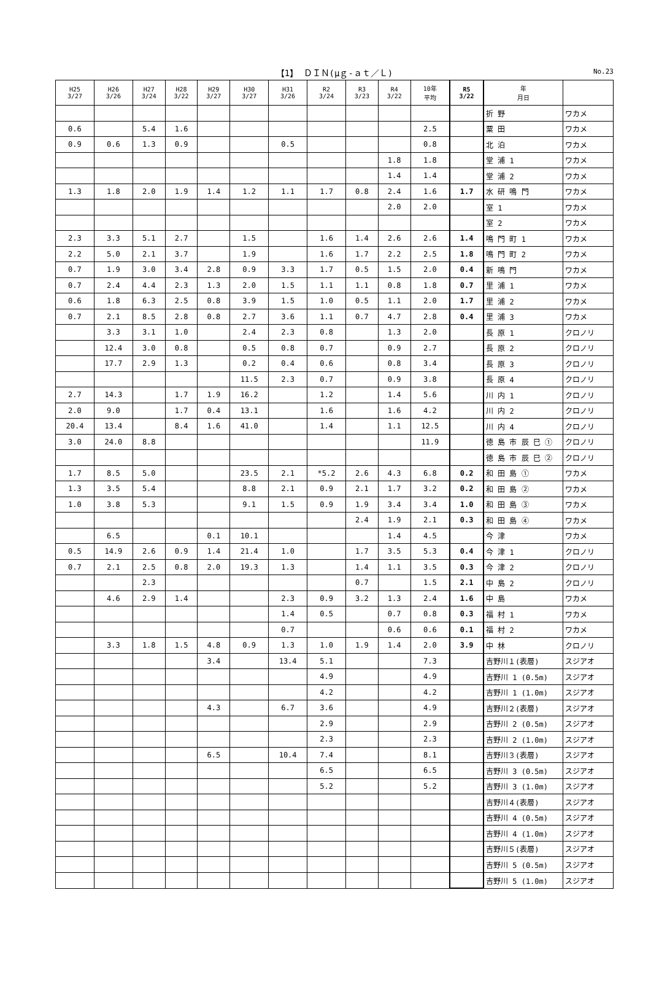【1】 ＤＩＮ(μｇ-ａｔ／Ｌ)
No.23
| H25 3/27 | H26 3/26 | H27 3/24 | H28 3/22 | H29 3/27 | H30 3/27 | H31 3/26 | R2 3/24 | R3 3/23 | R4 3/22 | 10年 平均 | R5 3/22 | 年 月日 | |
| --- | --- | --- | --- | --- | --- | --- | --- | --- | --- | --- | --- | --- | --- |
| | | | | | | | | | | | | 折 野 | ワカメ |
| 0.6 | | 5.4 | 1.6 | | | | | | | 2.5 | | 粟 田 | ワカメ |
| 0.9 | 0.6 | 1.3 | 0.9 | | | 0.5 | | | | 0.8 | | 北 泊 | ワカメ |
| | | | | | | | | | 1.8 | 1.8 | | 堂 浦 1 | ワカメ |
| | | | | | | | | | 1.4 | 1.4 | | 堂 浦 2 | ワカメ |
| 1.3 | 1.8 | 2.0 | 1.9 | 1.4 | 1.2 | 1.1 | 1.7 | 0.8 | 2.4 | 1.6 | 1.7 | 水 研 鳴 門 | ワカメ |
| | | | | | | | | | 2.0 | 2.0 | | 室 1 | ワカメ |
| | | | | | | | | | | | | 室 2 | ワカメ |
| 2.3 | 3.3 | 5.1 | 2.7 | | 1.5 | | 1.6 | 1.4 | 2.6 | 2.6 | 1.4 | 鳴 門 町 1 | ワカメ |
| 2.2 | 5.0 | 2.1 | 3.7 | | 1.9 | | 1.6 | 1.7 | 2.2 | 2.5 | 1.8 | 鳴 門 町 2 | ワカメ |
| 0.7 | 1.9 | 3.0 | 3.4 | 2.8 | 0.9 | 3.3 | 1.7 | 0.5 | 1.5 | 2.0 | 0.4 | 新 鳴 門 | ワカメ |
| 0.7 | 2.4 | 4.4 | 2.3 | 1.3 | 2.0 | 1.5 | 1.1 | 1.1 | 0.8 | 1.8 | 0.7 | 里 浦 1 | ワカメ |
| 0.6 | 1.8 | 6.3 | 2.5 | 0.8 | 3.9 | 1.5 | 1.0 | 0.5 | 1.1 | 2.0 | 1.7 | 里 浦 2 | ワカメ |
| 0.7 | 2.1 | 8.5 | 2.8 | 0.8 | 2.7 | 3.6 | 1.1 | 0.7 | 4.7 | 2.8 | 0.4 | 里 浦 3 | ワカメ |
| | 3.3 | 3.1 | 1.0 | | 2.4 | 2.3 | 0.8 | | 1.3 | 2.0 | | 長 原 1 | クロノリ |
| | 12.4 | 3.0 | 0.8 | | 0.5 | 0.8 | 0.7 | | 0.9 | 2.7 | | 長 原 2 | クロノリ |
| | 17.7 | 2.9 | 1.3 | | 0.2 | 0.4 | 0.6 | | 0.8 | 3.4 | | 長 原 3 | クロノリ |
| | | | | | 11.5 | 2.3 | 0.7 | | 0.9 | 3.8 | | 長 原 4 | クロノリ |
| 2.7 | 14.3 | | 1.7 | 1.9 | 16.2 | | 1.2 | | 1.4 | 5.6 | | 川 内 1 | クロノリ |
| 2.0 | 9.0 | | 1.7 | 0.4 | 13.1 | | 1.6 | | 1.6 | 4.2 | | 川 内 2 | クロノリ |
| 20.4 | 13.4 | | 8.4 | 1.6 | 41.0 | | 1.4 | | 1.1 | 12.5 | | 川 内 4 | クロノリ |
| 3.0 | 24.0 | 8.8 | | | | | | | | 11.9 | | 徳 島 市 辰 巳 ① | クロノリ |
| | | | | | | | | | | | | 徳 島 市 辰 巳 ② | クロノリ |
| 1.7 | 8.5 | 5.0 | | | 23.5 | 2.1 | *5.2 | 2.6 | 4.3 | 6.8 | 0.2 | 和 田 島 ① | ワカメ |
| 1.3 | 3.5 | 5.4 | | | 8.8 | 2.1 | 0.9 | 2.1 | 1.7 | 3.2 | 0.2 | 和 田 島 ② | ワカメ |
| 1.0 | 3.8 | 5.3 | | | 9.1 | 1.5 | 0.9 | 1.9 | 3.4 | 3.4 | 1.0 | 和 田 島 ③ | ワカメ |
| | | | | | | | | 2.4 | 1.9 | 2.1 | 0.3 | 和 田 島 ④ | ワカメ |
| | 6.5 | | | 0.1 | 10.1 | | | | 1.4 | 4.5 | | 今 津 | ワカメ |
| 0.5 | 14.9 | 2.6 | 0.9 | 1.4 | 21.4 | 1.0 | | 1.7 | 3.5 | 5.3 | 0.4 | 今 津 1 | クロノリ |
| 0.7 | 2.1 | 2.5 | 0.8 | 2.0 | 19.3 | 1.3 | | 1.4 | 1.1 | 3.5 | 0.3 | 今 津 2 | クロノリ |
| | | 2.3 | | | | | | 0.7 | | 1.5 | 2.1 | 中 島 2 | クロノリ |
| | 4.6 | 2.9 | 1.4 | | | 2.3 | 0.9 | 3.2 | 1.3 | 2.4 | 1.6 | 中 島 | ワカメ |
| | | | | | | 1.4 | 0.5 | | 0.7 | 0.8 | 0.3 | 福 村 1 | ワカメ |
| | | | | | | 0.7 | | | 0.6 | 0.6 | 0.1 | 福 村 2 | ワカメ |
| | 3.3 | 1.8 | 1.5 | 4.8 | 0.9 | 1.3 | 1.0 | 1.9 | 1.4 | 2.0 | 3.9 | 中 林 | クロノリ |
| | | | | 3.4 | | 13.4 | 5.1 | | | 7.3 | | 吉野川１(表層) | スジアオ |
| | | | | | | | 4.9 | | | 4.9 | | 吉野川 1 (0.5m) | スジアオ |
| | | | | | | | 4.2 | | | 4.2 | | 吉野川 1 (1.0m) | スジアオ |
| | | | | 4.3 | | 6.7 | 3.6 | | | 4.9 | | 吉野川２(表層) | スジアオ |
| | | | | | | | 2.9 | | | 2.9 | | 吉野川 2 (0.5m) | スジアオ |
| | | | | | | | 2.3 | | | 2.3 | | 吉野川 2 (1.0m) | スジアオ |
| | | | | 6.5 | | 10.4 | 7.4 | | | 8.1 | | 吉野川３(表層) | スジアオ |
| | | | | | | | 6.5 | | | 6.5 | | 吉野川 3 (0.5m) | スジアオ |
| | | | | | | | 5.2 | | | 5.2 | | 吉野川 3 (1.0m) | スジアオ |
| | | | | | | | | | | | | 吉野川４(表層) | スジアオ |
| | | | | | | | | | | | | 吉野川 4 (0.5m) | スジアオ |
| | | | | | | | | | | | | 吉野川 4 (1.0m) | スジアオ |
| | | | | | | | | | | | | 吉野川５(表層) | スジアオ |
| | | | | | | | | | | | | 吉野川 5 (0.5m) | スジアオ |
| | | | | | | | | | | | | 吉野川 5 (1.0m) | スジアオ |